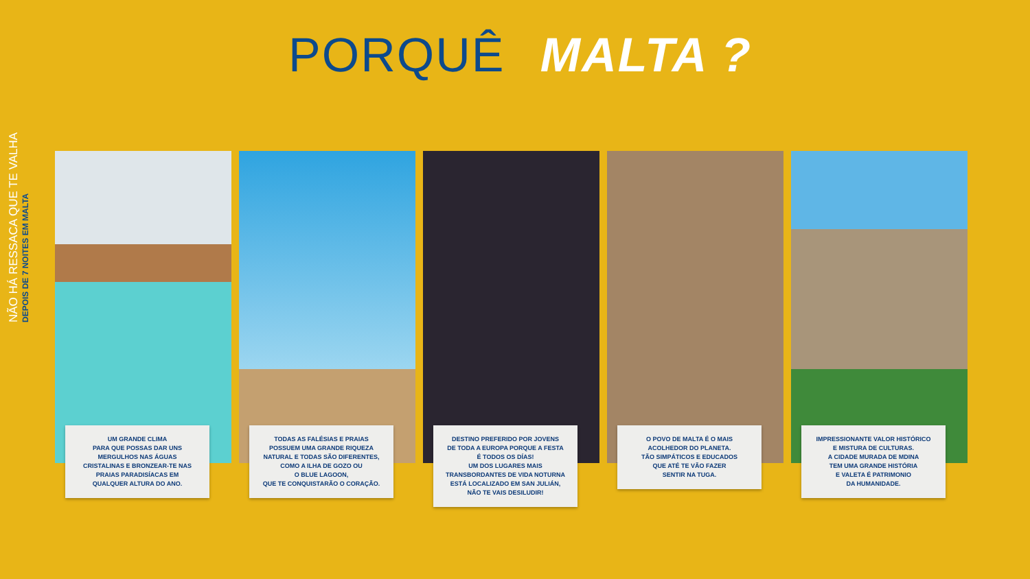PORQUÊ MALTA ?
NÃO HÁ RESSACA QUE TE VALHA
DEPOIS DE 7 NOITES EM MALTA
UM GRANDE CLIMA
PARA QUE POSSAS DAR UNS
MERGULHOS NAS ÁGUAS
CRISTALINAS E BRONZEAR-TE NAS
PRAIAS PARADISÍACAS EM
QUALQUER ALTURA DO ANO.
TODAS AS FALÉSIAS E PRAIAS
POSSUEM UMA GRANDE RIQUEZA
NATURAL E TODAS SÃO DIFERENTES,
COMO A ILHA DE GOZO OU
O BLUE LAGOON,
QUE TE CONQUISTARÃO O CORAÇÃO.
DESTINO PREFERIDO POR JOVENS
DE TODA A EUROPA PORQUE A FESTA
É TODOS OS DÍAS!
UM DOS LUGARES MAIS
TRANSBORDANTES DE VIDA NOTURNA
ESTÁ LOCALIZADO EM SAN JULIÁN,
NÃO TE VAIS DESILUDIR!
O POVO DE MALTA É O MAIS
ACOLHEDOR DO PLANETA.
TÃO SIMPÁTICOS E EDUCADOS
QUE ATÉ TE VÃO FAZER
SENTIR NA TUGA.
IMPRESSIONANTE VALOR HISTÓRICO
E MISTURA DE CULTURAS.
A CIDADE MURADA DE MDINA
TEM UMA GRANDE HISTÓRIA
E VALETA É PATRIMONIO
DA HUMANIDADE.